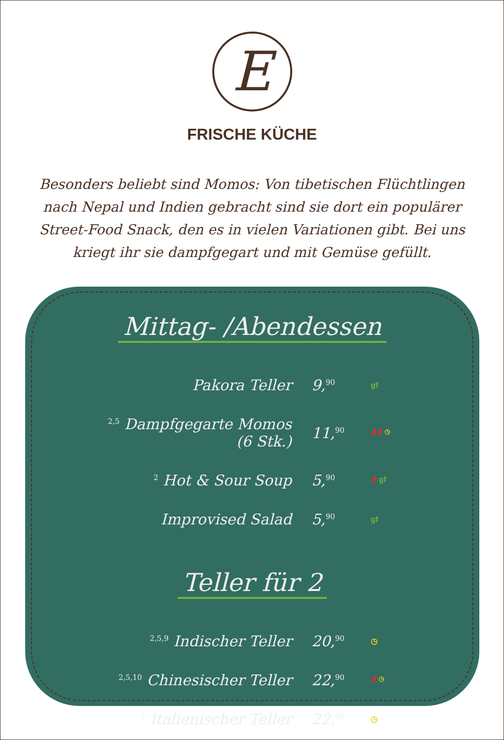E
FRISCHE KÜCHE
Besonders beliebt sind Momos: Von tibetischen Flüchtlingen nach Nepal und Indien gebracht sind sie dort ein populärer Street-Food Snack, den es in vielen Variationen gibt. Bei uns kriegt ihr sie dampfgegart und mit Gemüse gefüllt.
Mittag- /Abendessen
| Pakora Teller | 9,<sup>90</sup> | gf |
| <sup>2,5</sup> Dampfgegarte Momos (6 Stk.) | 11,<sup>90</sup> | 🌶🌶 ◷ |
| <sup>2</sup> Hot & Sour Soup | 5,<sup>90</sup> | 🌶 gf |
| Improvised Salad | 5,<sup>90</sup> | gf |
Teller für 2
| <sup>2,5,9</sup> Indischer Teller | 20,<sup>90</sup> | ◷ |
| <sup>2,5,10</sup> Chinesischer Teller | 22,<sup>90</sup> | 🌶 ◷ |
| <sup>5</sup> Italienischer Teller | 22,<sup>90</sup> | ◷ |